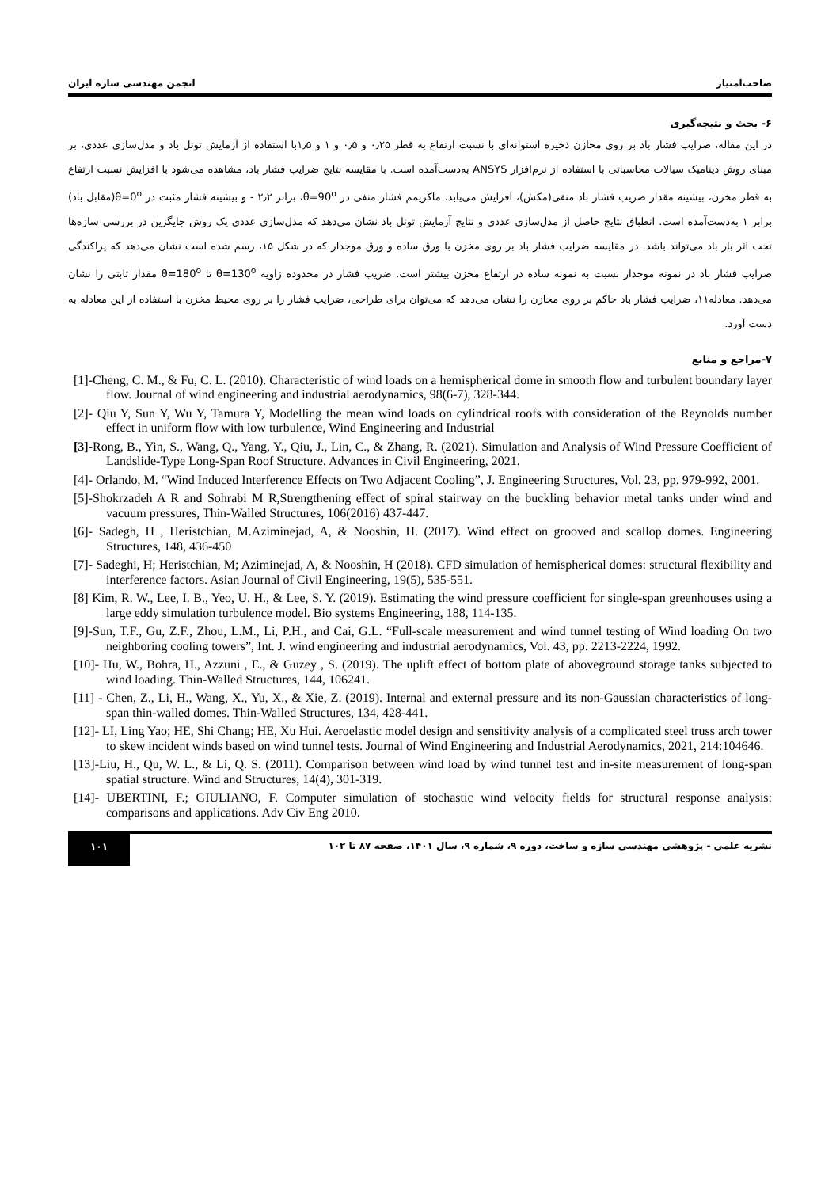صاحب‌امتیاز انجمن مهندسی سازه ایران
۶- بحث و نتیجه‌گیری
در این مقاله، ضرایب فشار باد بر روی مخازن ذخیره استوانه‌ای با نسبت ارتفاع به قطر ۰٫۲۵ و ۰٫۵ و ۱ و ۱٫۵با استفاده از آزمایش تونل باد و مدل‌سازی عددی، بر مبنای روش دینامیک سیالات محاسباتی با استفاده از نرم‌افزار ANSYS به‌دست‌آمده است. با مقایسه نتایج ضرایب فشار باد، مشاهده می‌شود با افزایش نسبت ارتفاع به قطر مخزن، بیشینه مقدار ضریب فشار باد منفی(مکش)، افزایش می‌یابد. ماکزیمم فشار منفی در θ=90<sup>o</sup>، برابر ۲٫۲ - و بیشینه فشار مثبت در θ=0<sup>o</sup>(مقابل باد) برابر ۱ به‌دست‌آمده است. انطباق نتایج حاصل از مدل‌سازی عددی و نتایج آزمایش تونل باد نشان می‌دهد که مدل‌سازی عددی یک روش جایگزین در بررسی سازه‌ها تحت اثر بار باد می‌تواند باشد. در مقایسه ضرایب فشار باد بر روی مخزن با ورق ساده و ورق موجدار که در شکل ۱۵، رسم شده است نشان می‌دهد که پراکندگی ضرایب فشار باد در نمونه موجدار نسبت به نمونه ساده در ارتفاع مخزن بیشتر است. ضریب فشار در محدوده زاویه θ=130<sup>o</sup> تا θ=180<sup>o</sup> مقدار ثابتی را نشان می‌دهد. معادله۱۱، ضرایب فشار باد حاکم بر روی مخازن را نشان می‌دهد که می‌توان برای طراحی، ضرایب فشار را بر روی محیط مخزن با استفاده از این معادله به دست آورد.
۷-مراجع و منابع
[1]-Cheng, C. M., & Fu, C. L. (2010). Characteristic of wind loads on a hemispherical dome in smooth flow and turbulent boundary layer flow. Journal of wind engineering and industrial aerodynamics, 98(6-7), 328-344.
[2]- Qiu Y, Sun Y, Wu Y, Tamura Y, Modelling the mean wind loads on cylindrical roofs with consideration of the Reynolds number effect in uniform flow with low turbulence, Wind Engineering and Industrial
[3]-Rong, B., Yin, S., Wang, Q., Yang, Y., Qiu, J., Lin, C., & Zhang, R. (2021). Simulation and Analysis of Wind Pressure Coefficient of Landslide-Type Long-Span Roof Structure. Advances in Civil Engineering, 2021.
[4]- Orlando, M. “Wind Induced Interference Effects on Two Adjacent Cooling”, J. Engineering Structures, Vol. 23, pp. 979-992, 2001.
[5]-Shokrzadeh A R and Sohrabi M R,Strengthening effect of spiral stairway on the buckling behavior metal tanks under wind and vacuum pressures, Thin-Walled Structures, 106(2016) 437-447.
[6]- Sadegh, H , Heristchian, M.Aziminejad, A, & Nooshin, H. (2017). Wind effect on grooved and scallop domes. Engineering Structures, 148, 436-450
[7]- Sadeghi, H; Heristchian, M; Aziminejad, A, & Nooshin, H (2018). CFD simulation of hemispherical domes: structural flexibility and interference factors. Asian Journal of Civil Engineering, 19(5), 535-551.
[8] Kim, R. W., Lee, I. B., Yeo, U. H., & Lee, S. Y. (2019). Estimating the wind pressure coefficient for single-span greenhouses using a large eddy simulation turbulence model. Bio systems Engineering, 188, 114-135.
[9]-Sun, T.F., Gu, Z.F., Zhou, L.M., Li, P.H., and Cai, G.L. “Full-scale measurement and wind tunnel testing of Wind loading On two neighboring cooling towers”, Int. J. wind engineering and industrial aerodynamics, Vol. 43, pp. 2213-2224, 1992.
[10]- Hu, W., Bohra, H., Azzuni , E., & Guzey , S. (2019). The uplift effect of bottom plate of aboveground storage tanks subjected to wind loading. Thin-Walled Structures, 144, 106241.
[11] - Chen, Z., Li, H., Wang, X., Yu, X., & Xie, Z. (2019). Internal and external pressure and its non-Gaussian characteristics of long-span thin-walled domes. Thin-Walled Structures, 134, 428-441.
[12]- LI, Ling Yao; HE, Shi Chang; HE, Xu Hui. Aeroelastic model design and sensitivity analysis of a complicated steel truss arch tower to skew incident winds based on wind tunnel tests. Journal of Wind Engineering and Industrial Aerodynamics, 2021, 214:104646.
[13]-Liu, H., Qu, W. L., & Li, Q. S. (2011). Comparison between wind load by wind tunnel test and in-site measurement of long-span spatial structure. Wind and Structures, 14(4), 301-319.
[14]- UBERTINI, F.; GIULIANO, F. Computer simulation of stochastic wind velocity fields for structural response analysis: comparisons and applications. Adv Civ Eng 2010.
نشریه علمی - پژوهشی مهندسی سازه و ساخت، دوره ۹، شماره ۹، سال ۱۴۰۱، صفحه ۸۷ تا ۱۰۲
۱۰۱